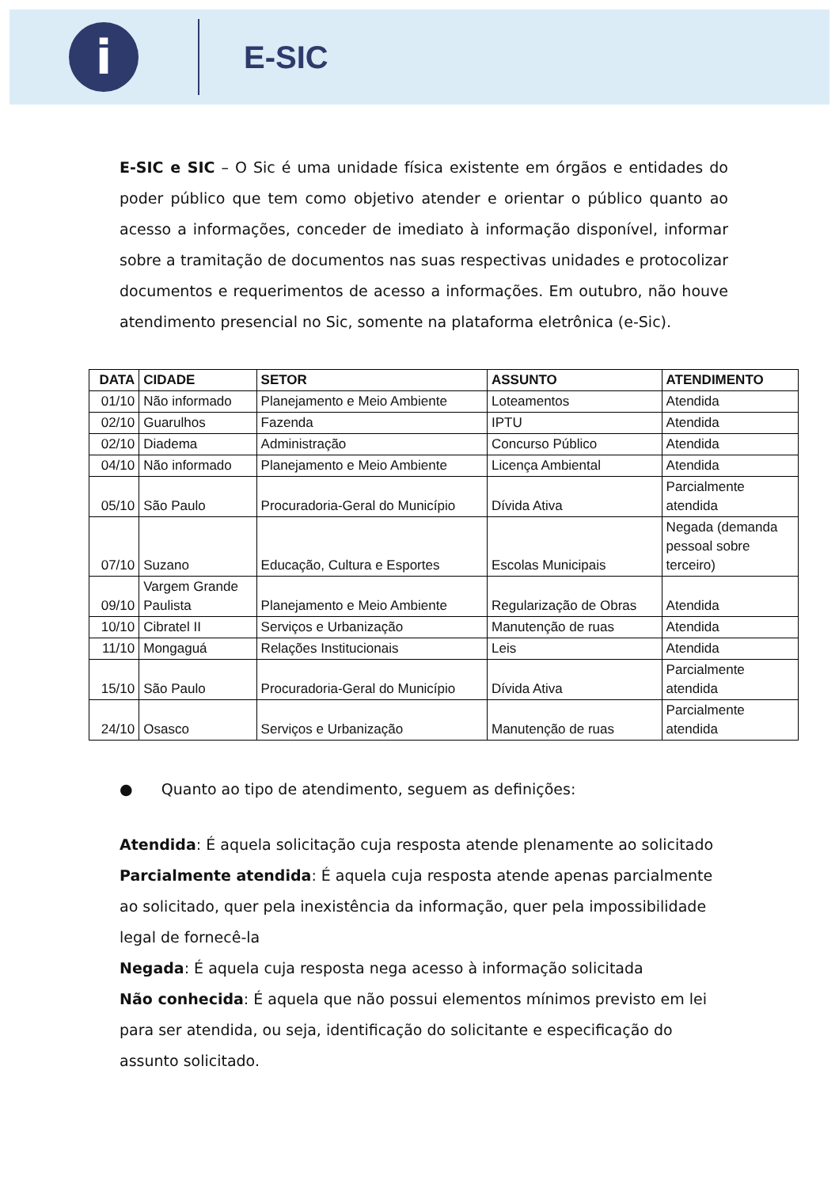i
E-SIC
E-SIC e SIC – O Sic é uma unidade física existente em órgãos e entidades do poder público que tem como objetivo atender e orientar o público quanto ao acesso a informações, conceder de imediato à informação disponível, informar sobre a tramitação de documentos nas suas respectivas unidades e protocolizar documentos e requerimentos de acesso a informações. Em outubro, não houve atendimento presencial no Sic, somente na plataforma eletrônica (e-Sic).
| DATA | CIDADE | SETOR | ASSUNTO | ATENDIMENTO |
| --- | --- | --- | --- | --- |
| 01/10 | Não informado | Planejamento e Meio Ambiente | Loteamentos | Atendida |
| 02/10 | Guarulhos | Fazenda | IPTU | Atendida |
| 02/10 | Diadema | Administração | Concurso Público | Atendida |
| 04/10 | Não informado | Planejamento e Meio Ambiente | Licença Ambiental | Atendida |
| 05/10 | São Paulo | Procuradoria-Geral do Município | Dívida Ativa | Parcialmente atendida |
| 07/10 | Suzano | Educação, Cultura e Esportes | Escolas Municipais | Negada (demanda pessoal sobre terceiro) |
| 09/10 | Vargem Grande Paulista | Planejamento e Meio Ambiente | Regularização de Obras | Atendida |
| 10/10 | Cibratel II | Serviços e Urbanização | Manutenção de ruas | Atendida |
| 11/10 | Mongaguá | Relações Institucionais | Leis | Atendida |
| 15/10 | São Paulo | Procuradoria-Geral do Município | Dívida Ativa | Parcialmente atendida |
| 24/10 | Osasco | Serviços e Urbanização | Manutenção de ruas | Parcialmente atendida |
● Quanto ao tipo de atendimento, seguem as definições:
Atendida: É aquela solicitação cuja resposta atende plenamente ao solicitado
Parcialmente atendida: É aquela cuja resposta atende apenas parcialmente ao solicitado, quer pela inexistência da informação, quer pela impossibilidade legal de fornecê-la
Negada: É aquela cuja resposta nega acesso à informação solicitada
Não conhecida: É aquela que não possui elementos mínimos previsto em lei para ser atendida, ou seja, identificação do solicitante e especificação do assunto solicitado.